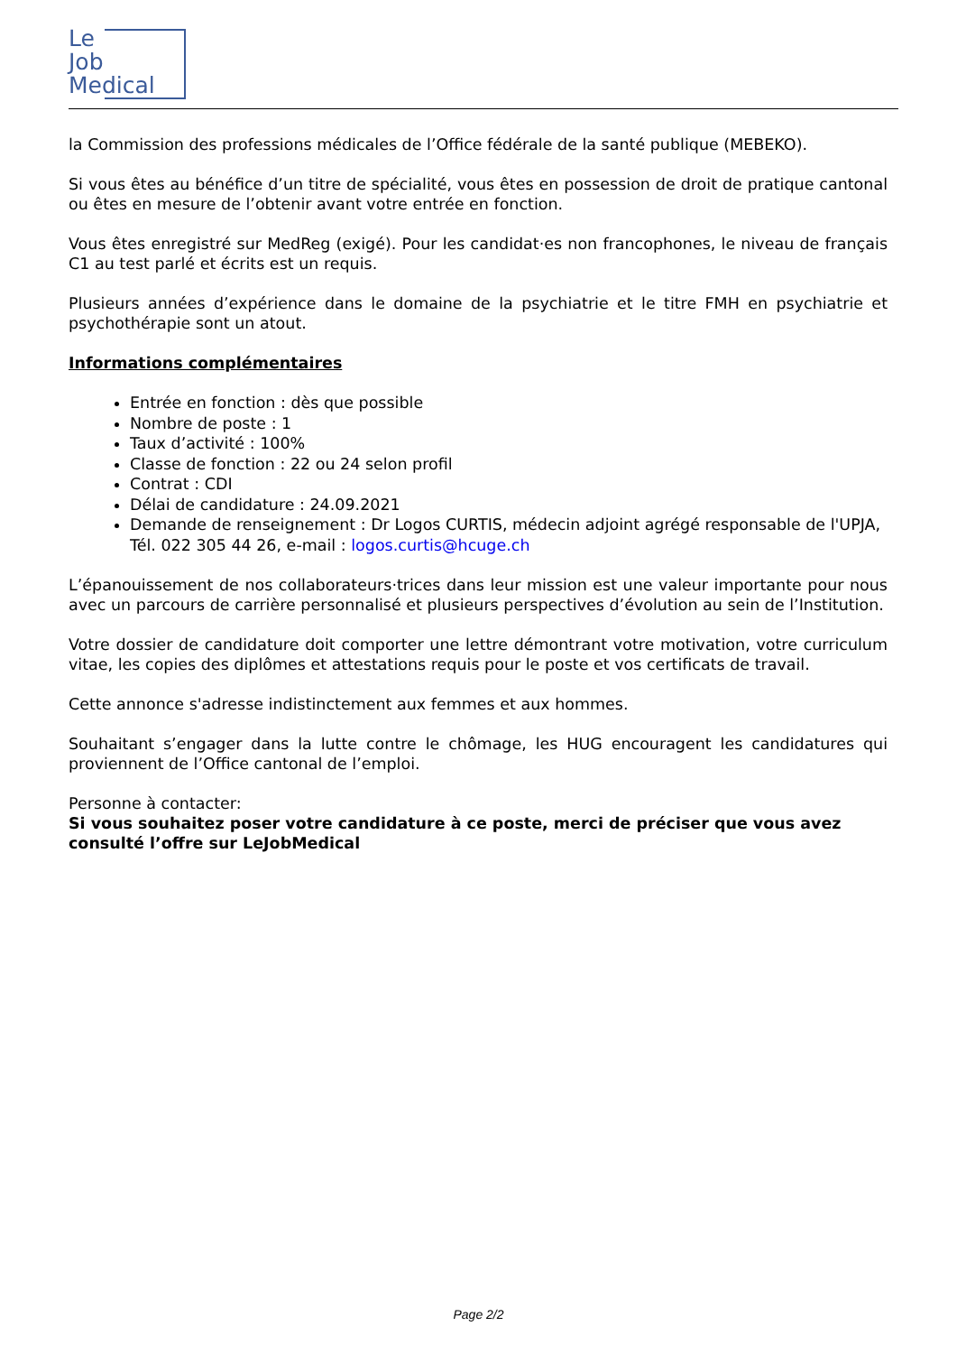Le
Job
Medical
la Commission des professions médicales de l’Office fédérale de la santé publique (MEBEKO).
Si vous êtes au bénéfice d’un titre de spécialité, vous êtes en possession de droit de pratique cantonal ou êtes en mesure de l’obtenir avant votre entrée en fonction.
Vous êtes enregistré sur MedReg (exigé). Pour les candidat·es non francophones, le niveau de français C1 au test parlé et écrits est un requis.
Plusieurs années d’expérience dans le domaine de la psychiatrie et le titre FMH en psychiatrie et psychothérapie sont un atout.
Informations complémentaires
Entrée en fonction : dès que possible
Nombre de poste : 1
Taux d’activité : 100%
Classe de fonction : 22 ou 24 selon profil
Contrat : CDI
Délai de candidature : 24.09.2021
Demande de renseignement : Dr Logos CURTIS, médecin adjoint agrégé responsable de l'UPJA, Tél. 022 305 44 26, e-mail : logos.curtis@hcuge.ch
L’épanouissement de nos collaborateurs·trices dans leur mission est une valeur importante pour nous avec un parcours de carrière personnalisé et plusieurs perspectives d’évolution au sein de l’Institution.
Votre dossier de candidature doit comporter une lettre démontrant votre motivation, votre curriculum vitae, les copies des diplômes et attestations requis pour le poste et vos certificats de travail.
Cette annonce s'adresse indistinctement aux femmes et aux hommes.
Souhaitant s’engager dans la lutte contre le chômage, les HUG encouragent les candidatures qui proviennent de l’Office cantonal de l’emploi.
Personne à contacter:
Si vous souhaitez poser votre candidature à ce poste, merci de préciser que vous avez consulté l’offre sur LeJobMedical
Page 2/2